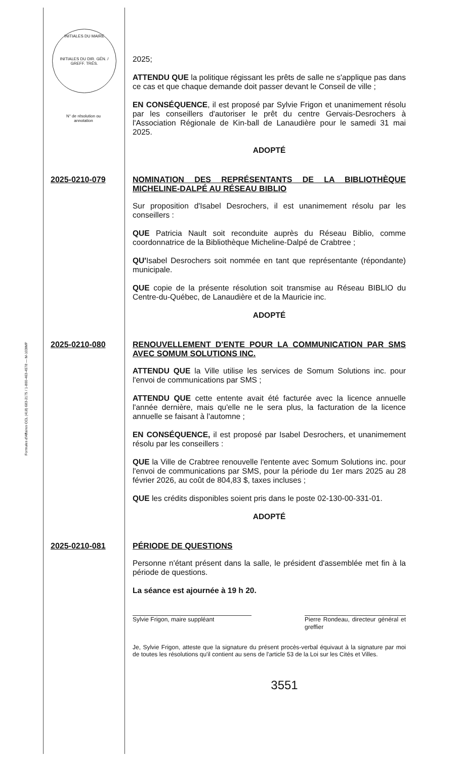INITIALES DU MAIRE
INITIALES DU DIR. GÉN. / GREFF. TRÉS.
N° de résolution ou annotation
Formules d'Affaires CCL (418) 683-2175 / 1-800-463-4578 — M-103IMP
2025;
ATTENDU QUE la politique régissant les prêts de salle ne s'applique pas dans ce cas et que chaque demande doit passer devant le Conseil de ville ;
EN CONSÉQUENCE, il est proposé par Sylvie Frigon et unanimement résolu par les conseillers d'autoriser le prêt du centre Gervais-Desrochers à l'Association Régionale de Kin-ball de Lanaudière pour le samedi 31 mai 2025.
ADOPTÉ
2025-0210-079
NOMINATION DES REPRÉSENTANTS DE LA BIBLIOTHÈQUE MICHELINE-DALPÉ AU RÉSEAU BIBLIO
Sur proposition d'Isabel Desrochers, il est unanimement résolu par les conseillers :
QUE Patricia Nault soit reconduite auprès du Réseau Biblio, comme coordonnatrice de la Bibliothèque Micheline-Dalpé de Crabtree ;
QU'Isabel Desrochers soit nommée en tant que représentante (répondante) municipale.
QUE copie de la présente résolution soit transmise au Réseau BIBLIO du Centre-du-Québec, de Lanaudière et de la Mauricie inc.
ADOPTÉ
2025-0210-080
RENOUVELLEMENT D'ENTE POUR LA COMMUNICATION PAR SMS AVEC SOMUM SOLUTIONS INC.
ATTENDU QUE la Ville utilise les services de Somum Solutions inc. pour l'envoi de communications par SMS ;
ATTENDU QUE cette entente avait été facturée avec la licence annuelle l'année dernière, mais qu'elle ne le sera plus, la facturation de la licence annuelle se faisant à l'automne ;
EN CONSÉQUENCE, il est proposé par Isabel Desrochers, et unanimement résolu par les conseillers :
QUE la Ville de Crabtree renouvelle l'entente avec Somum Solutions inc. pour l'envoi de communications par SMS, pour la période du 1er mars 2025 au 28 février 2026, au coût de 804,83 $, taxes incluses ;
QUE les crédits disponibles soient pris dans le poste 02-130-00-331-01.
ADOPTÉ
2025-0210-081
PÉRIODE DE QUESTIONS
Personne n'étant présent dans la salle, le président d'assemblée met fin à la période de questions.
La séance est ajournée à 19 h 20.
Sylvie Frigon, maire suppléant Pierre Rondeau, directeur général et greffier
Je, Sylvie Frigon, atteste que la signature du présent procès-verbal équivaut à la signature par moi de toutes les résolutions qu'il contient au sens de l'article 53 de la Loi sur les Cités et Villes.
3551